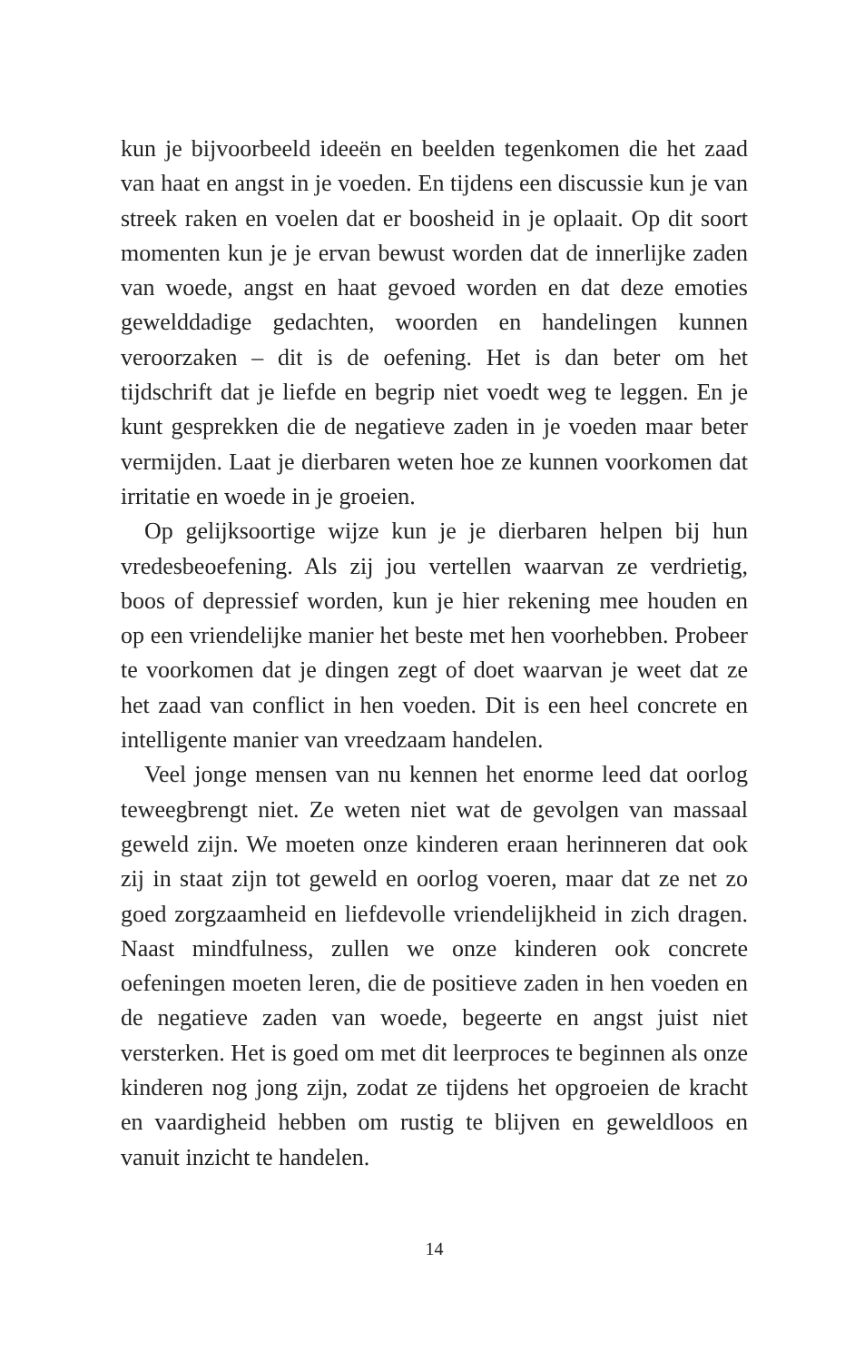kun je bijvoorbeeld ideeën en beelden tegenkomen die het zaad van haat en angst in je voeden. En tijdens een discussie kun je van streek raken en voelen dat er boosheid in je oplaait. Op dit soort momenten kun je je ervan bewust worden dat de innerlijke zaden van woede, angst en haat gevoed worden en dat deze emoties gewelddadige gedachten, woorden en handelingen kunnen veroorzaken – dit is de oefening. Het is dan beter om het tijdschrift dat je liefde en begrip niet voedt weg te leggen. En je kunt gesprekken die de negatieve zaden in je voeden maar beter vermijden. Laat je dierbaren weten hoe ze kunnen voorkomen dat irritatie en woede in je groeien.
Op gelijksoortige wijze kun je je dierbaren helpen bij hun vredesbeoefening. Als zij jou vertellen waarvan ze verdrietig, boos of depressief worden, kun je hier rekening mee houden en op een vriendelijke manier het beste met hen voorhebben. Probeer te voorkomen dat je dingen zegt of doet waarvan je weet dat ze het zaad van conflict in hen voeden. Dit is een heel concrete en intelligente manier van vreedzaam handelen.
Veel jonge mensen van nu kennen het enorme leed dat oorlog teweegbrengt niet. Ze weten niet wat de gevolgen van massaal geweld zijn. We moeten onze kinderen eraan herinneren dat ook zij in staat zijn tot geweld en oorlog voeren, maar dat ze net zo goed zorgzaamheid en liefdevolle vriendelijkheid in zich dragen. Naast mindfulness, zullen we onze kinderen ook concrete oefeningen moeten leren, die de positieve zaden in hen voeden en de negatieve zaden van woede, begeerte en angst juist niet versterken. Het is goed om met dit leerproces te beginnen als onze kinderen nog jong zijn, zodat ze tijdens het opgroeien de kracht en vaardigheid hebben om rustig te blijven en geweldloos en vanuit inzicht te handelen.
14